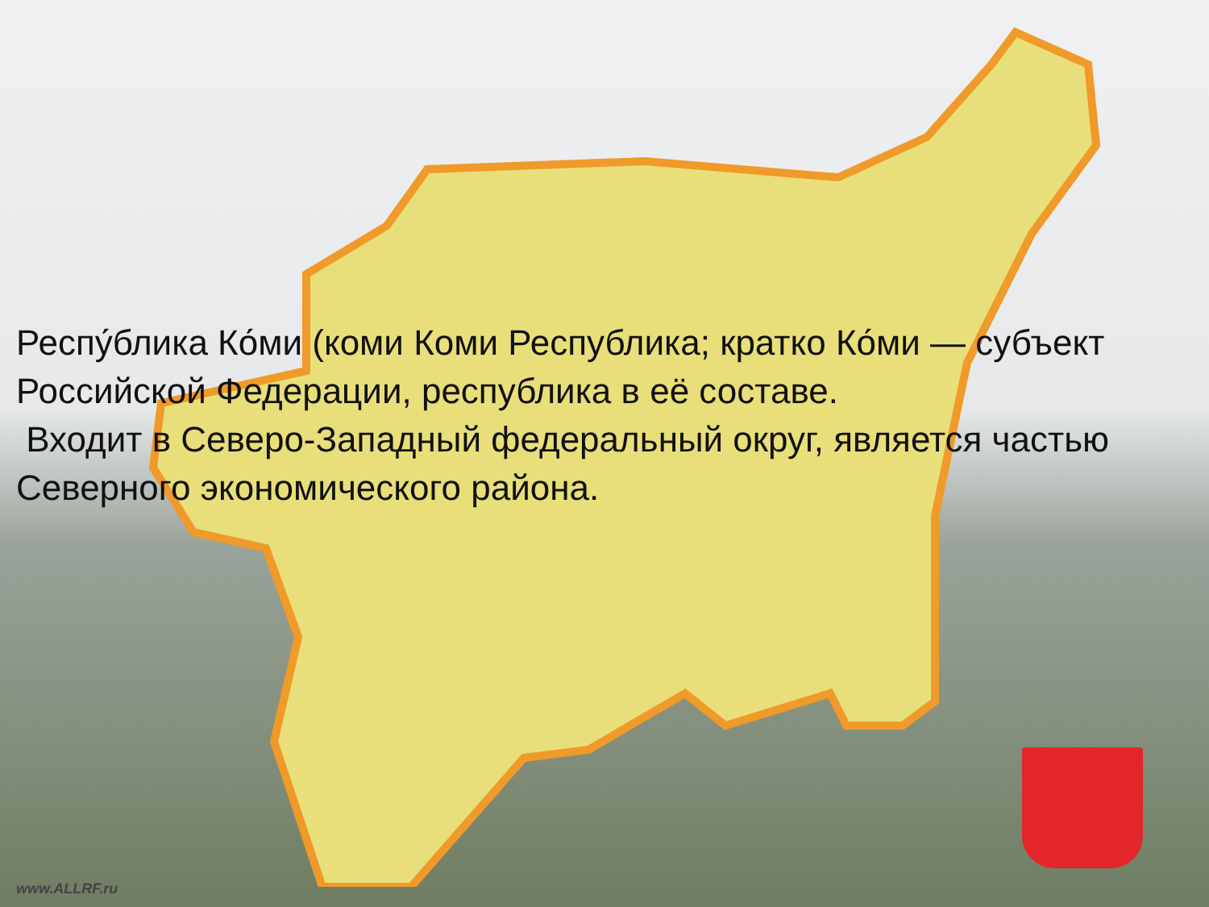Респу́блика Ко́ми (коми Коми Республика; кратко Ко́ми — субъект Российской Федерации, республика в её составе.
Входит в Северо-Западный федеральный округ, является частью Северного экономического района.
www.ALLRF.ru